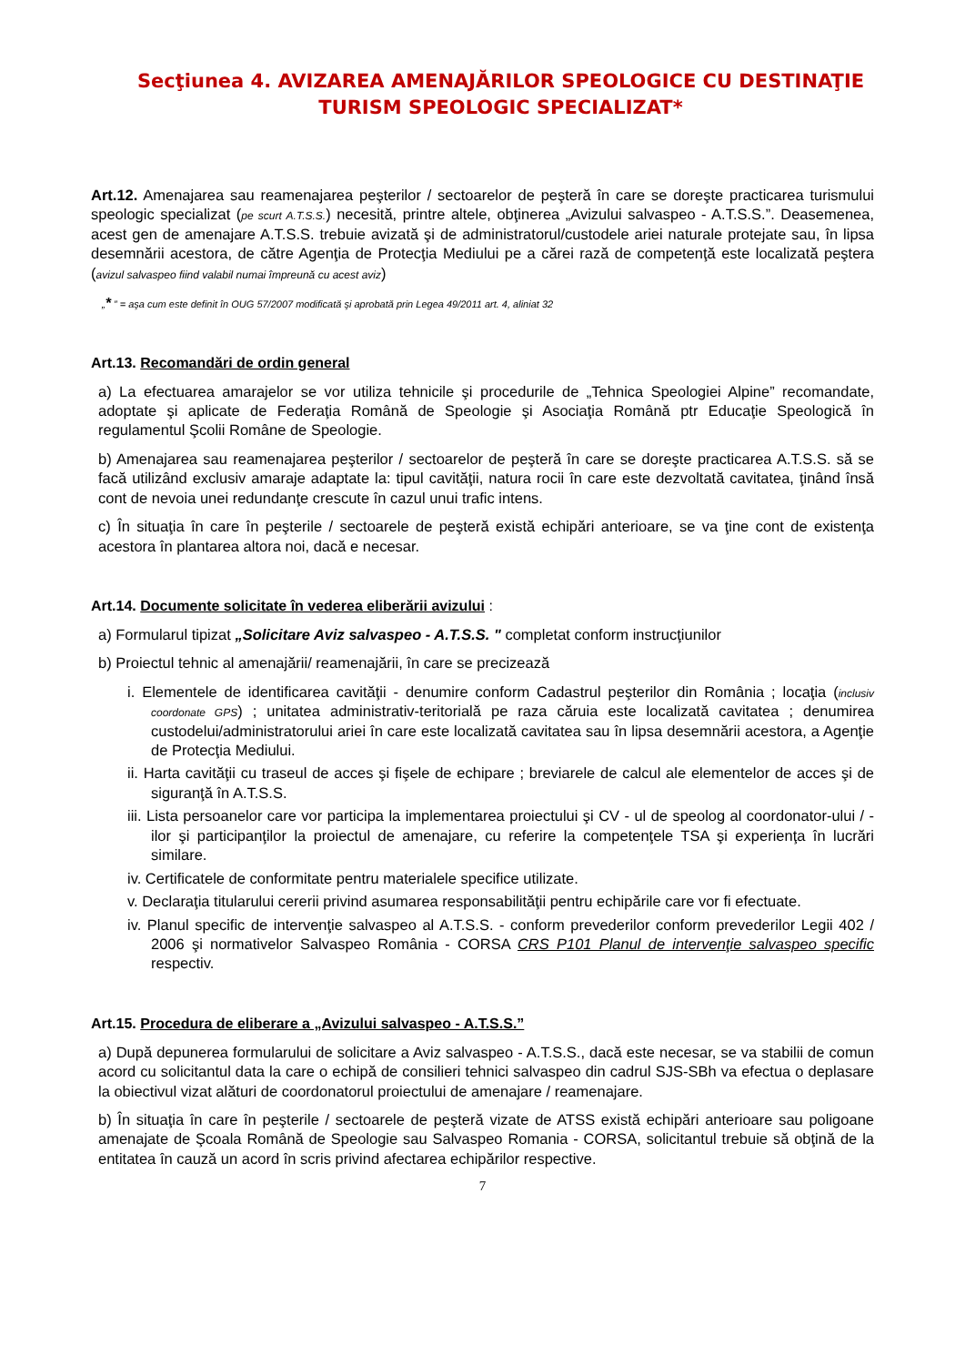Secţiunea 4. AVIZAREA AMENAJĂRILOR SPEOLOGICE CU DESTINAŢIE TURISM SPEOLOGIC SPECIALIZAT*
Art.12. Amenajarea sau reamenajarea peşterilor / sectoarelor de peşteră în care se doreşte practicarea turismului speologic specializat (pe scurt A.T.S.S.) necesită, printre altele, obţinerea „Avizului salvaspeo - A.T.S.S.”. Deasemenea, acest gen de amenajare A.T.S.S. trebuie avizată şi de administratorul/custodele ariei naturale protejate sau, în lipsa desemnării acestora, de către Agenţia de Protecţia Mediului pe a cărei rază de competenţă este localizată peştera (avizul salvaspeo fiind valabil numai împreună cu acest aviz)
„* ” = aşa cum este definit în OUG 57/2007 modificată şi aprobată prin Legea 49/2011 art. 4, aliniat 32
Art.13. Recomandări de ordin general
a) La efectuarea amarajelor se vor utiliza tehnicile şi procedurile de „Tehnica Speologiei Alpine” recomandate, adoptate şi aplicate de Federaţia Română de Speologie şi Asociaţia Română ptr Educaţie Speologică în regulamentul Şcolii Române de Speologie.
b) Amenajarea sau reamenajarea peşterilor / sectoarelor de peşteră în care se doreşte practicarea A.T.S.S. să se facă utilizând exclusiv amaraje adaptate la: tipul cavităţii, natura rocii în care este dezvoltată cavitatea, ţinând însă cont de nevoia unei redundanţe crescute în cazul unui trafic intens.
c) În situaţia în care în peşterile / sectoarele de peşteră există echipări anterioare, se va ţine cont de existenţa acestora în plantarea altora noi, dacă e necesar.
Art.14. Documente solicitate în vederea eliberării avizului :
a) Formularul tipizat „Solicitare Aviz salvaspeo - A.T.S.S. " completat conform instrucţiunilor
b) Proiectul tehnic al amenajării/ reamenajării, în care se precizează
i. Elementele de identificarea cavităţii - denumire conform Cadastrul peşterilor din România ; locaţia (inclusiv coordonate GPS) ; unitatea administrativ-teritorială pe raza căruia este localizată cavitatea ; denumirea custodelui/administratorului ariei în care este localizată cavitatea sau în lipsa desemnării acestora, a Agenţie de Protecţia Mediului.
ii. Harta cavităţii cu traseul de acces şi fişele de echipare ; breviarele de calcul ale elementelor de acces şi de siguranţă în A.T.S.S.
iii. Lista persoanelor care vor participa la implementarea proiectului şi CV - ul de speolog al coordonator-ului / -ilor şi participanţilor la proiectul de amenajare, cu referire la competenţele TSA şi experienţa în lucrări similare.
iv. Certificatele de conformitate pentru materialele specifice utilizate.
v. Declaraţia titularului cererii privind asumarea responsabilităţii pentru echipările care vor fi efectuate.
iv. Planul specific de intervenţie salvaspeo al A.T.S.S. - conform prevederilor conform prevederilor Legii 402 / 2006 şi normativelor Salvaspeo România - CORSA CRS P101 Planul de intervenţie salvaspeo specific respectiv.
Art.15. Procedura de eliberare a „Avizului salvaspeo - A.T.S.S.”
a) După depunerea formularului de solicitare a Aviz salvaspeo - A.T.S.S., dacă este necesar, se va stabilii de comun acord cu solicitantul data la care o echipă de consilieri tehnici salvaspeo din cadrul SJS-SBh va efectua o deplasare la obiectivul vizat alături de coordonatorul proiectului de amenajare / reamenajare.
b) În situaţia în care în peşterile / sectoarele de peşteră vizate de ATSS există echipări anterioare sau poligoane amenajate de Şcoala Română de Speologie sau Salvaspeo Romania - CORSA, solicitantul trebuie să obţină de la entitatea în cauză un acord în scris privind afectarea echipărilor respective.
7